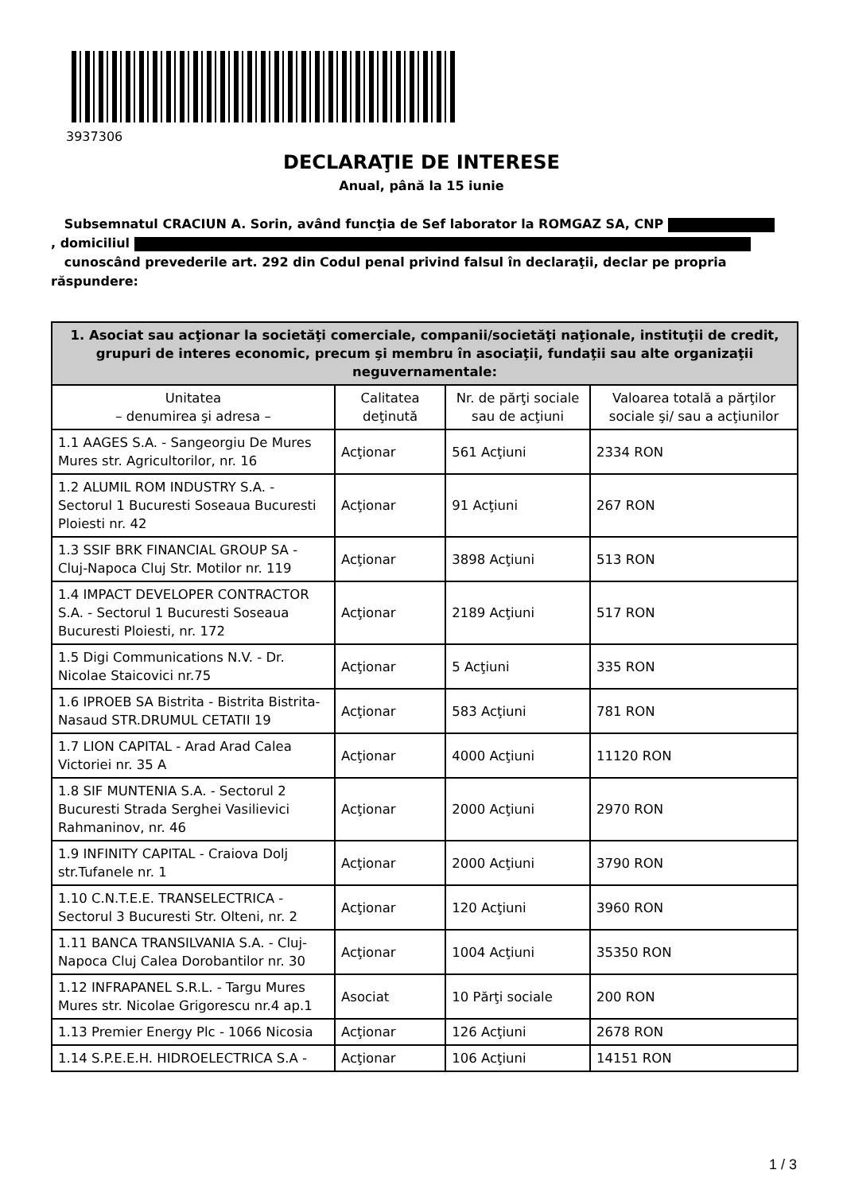3937306
DECLARAŢIE DE INTERESE
Anual, până la 15 iunie
Subsemnatul CRACIUN A. Sorin, având funcţia de Sef laborator la ROMGAZ SA, CNP
, domiciliul
cunoscând prevederile art. 292 din Codul penal privind falsul în declaraţii, declar pe propria răspundere:
| 1. Asociat sau acţionar la societăţi comerciale, companii/societăţi naţionale, instituţii de credit, grupuri de interes economic, precum şi membru în asociaţii, fundaţii sau alte organizaţii neguvernamentale: | | | |
| --- | --- | --- | --- |
| Unitatea – denumirea şi adresa – | Calitatea deţinută | Nr. de părţi sociale sau de acţiuni | Valoarea totală a părţilor sociale şi/ sau a acţiunilor |
| 1.1 AAGES S.A. - Sangeorgiu De Mures Mures str. Agricultorilor, nr. 16 | Acţionar | 561 Acţiuni | 2334 RON |
| 1.2 ALUMIL ROM INDUSTRY S.A. - Sectorul 1 Bucuresti Soseaua Bucuresti Ploiesti nr. 42 | Acţionar | 91 Acţiuni | 267 RON |
| 1.3 SSIF BRK FINANCIAL GROUP SA - Cluj-Napoca Cluj Str. Motilor nr. 119 | Acţionar | 3898 Acţiuni | 513 RON |
| 1.4 IMPACT DEVELOPER CONTRACTOR S.A. - Sectorul 1 Bucuresti Soseaua Bucuresti Ploiesti, nr. 172 | Acţionar | 2189 Acţiuni | 517 RON |
| 1.5 Digi Communications N.V. - Dr. Nicolae Staicovici nr.75 | Acţionar | 5 Acţiuni | 335 RON |
| 1.6 IPROEB SA Bistrita - Bistrita Bistrita-Nasaud STR.DRUMUL CETATII 19 | Acţionar | 583 Acţiuni | 781 RON |
| 1.7 LION CAPITAL - Arad Arad Calea Victoriei nr. 35 A | Acţionar | 4000 Acţiuni | 11120 RON |
| 1.8 SIF MUNTENIA S.A. - Sectorul 2 Bucuresti Strada Serghei Vasilievici Rahmaninov, nr. 46 | Acţionar | 2000 Acţiuni | 2970 RON |
| 1.9 INFINITY CAPITAL - Craiova Dolj str.Tufanele nr. 1 | Acţionar | 2000 Acţiuni | 3790 RON |
| 1.10 C.N.T.E.E. TRANSELECTRICA - Sectorul 3 Bucuresti Str. Olteni, nr. 2 | Acţionar | 120 Acţiuni | 3960 RON |
| 1.11 BANCA TRANSILVANIA S.A. - Cluj-Napoca Cluj Calea Dorobantilor nr. 30 | Acţionar | 1004 Acţiuni | 35350 RON |
| 1.12 INFRAPANEL S.R.L. - Targu Mures Mures str. Nicolae Grigorescu nr.4 ap.1 | Asociat | 10 Părţi sociale | 200 RON |
| 1.13 Premier Energy Plc - 1066 Nicosia | Acţionar | 126 Acţiuni | 2678 RON |
| 1.14 S.P.E.E.H. HIDROELECTRICA S.A - | Acţionar | 106 Acţiuni | 14151 RON |
1 / 3